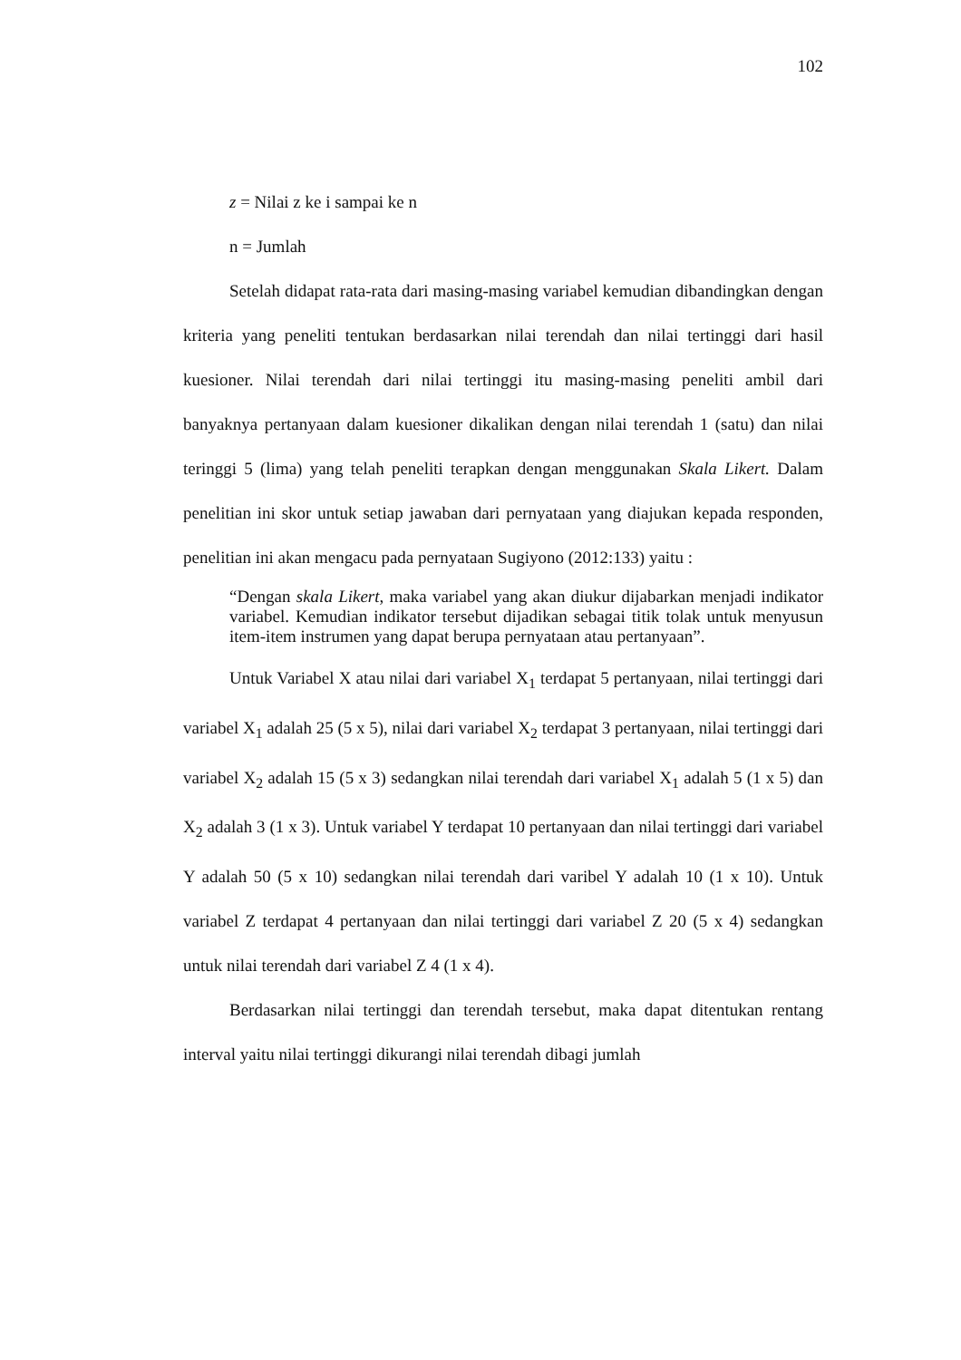102
z = Nilai z ke i sampai ke n
n = Jumlah
Setelah didapat rata-rata dari masing-masing variabel kemudian dibandingkan dengan kriteria yang peneliti tentukan berdasarkan nilai terendah dan nilai tertinggi dari hasil kuesioner. Nilai terendah dari nilai tertinggi itu masing-masing peneliti ambil dari banyaknya pertanyaan dalam kuesioner dikalikan dengan nilai terendah 1 (satu) dan nilai teringgi 5 (lima) yang telah peneliti terapkan dengan menggunakan Skala Likert. Dalam penelitian ini skor untuk setiap jawaban dari pernyataan yang diajukan kepada responden, penelitian ini akan mengacu pada pernyataan Sugiyono (2012:133) yaitu :
“Dengan skala Likert, maka variabel yang akan diukur dijabarkan menjadi indikator variabel. Kemudian indikator tersebut dijadikan sebagai titik tolak untuk menyusun item-item instrumen yang dapat berupa pernyataan atau pertanyaan”.
Untuk Variabel X atau nilai dari variabel X<sub>1</sub> terdapat 5 pertanyaan, nilai tertinggi dari variabel X<sub>1</sub> adalah 25 (5 x 5), nilai dari variabel X<sub>2</sub> terdapat 3 pertanyaan, nilai tertinggi dari variabel X<sub>2</sub> adalah 15 (5 x 3) sedangkan nilai terendah dari variabel X<sub>1</sub> adalah 5 (1 x 5) dan X<sub>2</sub> adalah 3 (1 x 3). Untuk variabel Y terdapat 10 pertanyaan dan nilai tertinggi dari variabel Y adalah 50 (5 x 10) sedangkan nilai terendah dari varibel Y adalah 10 (1 x 10). Untuk variabel Z terdapat 4 pertanyaan dan nilai tertinggi dari variabel Z 20 (5 x 4) sedangkan untuk nilai terendah dari variabel Z 4 (1 x 4).
Berdasarkan nilai tertinggi dan terendah tersebut, maka dapat ditentukan rentang interval yaitu nilai tertinggi dikurangi nilai terendah dibagi jumlah